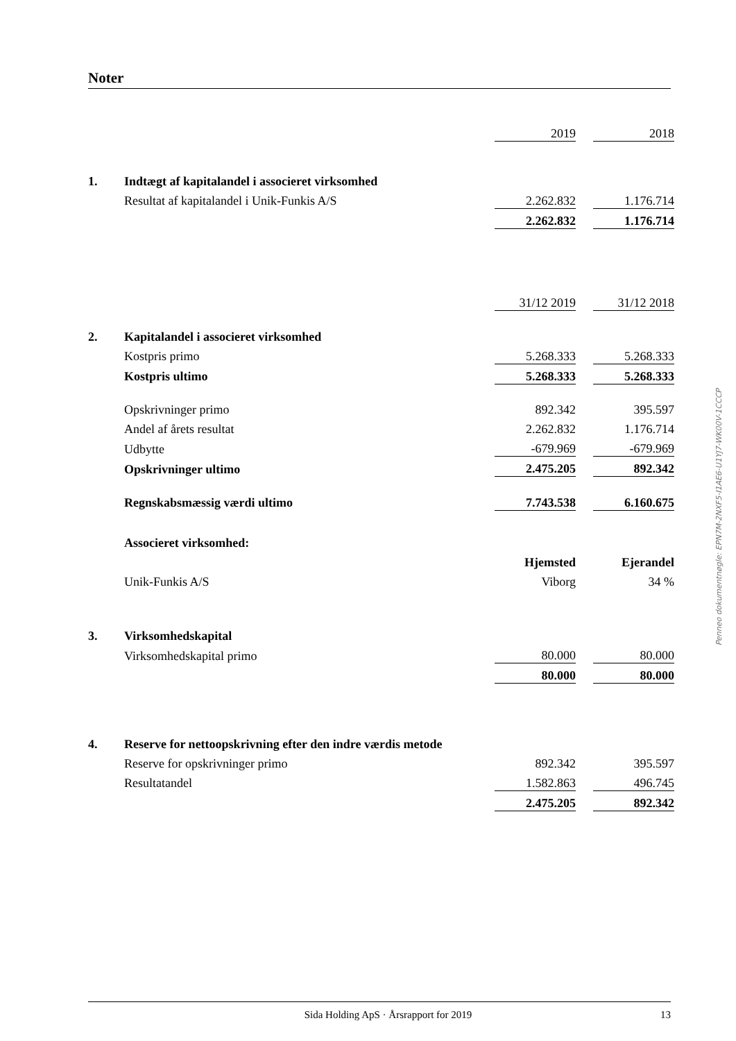Noter
| | | 2019 | | 2018 |
| 1. | Indtægt af kapitalandel i associeret virksomhed | | | |
| | Resultat af kapitalandel i Unik-Funkis A/S | 2.262.832 | | 1.176.714 |
| | | 2.262.832 | | 1.176.714 |
| | | 31/12 2019 | | 31/12 2018 |
| 2. | Kapitalandel i associeret virksomhed | | | |
| | Kostpris primo | 5.268.333 | | 5.268.333 |
| | Kostpris ultimo | 5.268.333 | | 5.268.333 |
| | Opskrivninger primo | 892.342 | | 395.597 |
| | Andel af årets resultat | 2.262.832 | | 1.176.714 |
| | Udbytte | -679.969 | | -679.969 |
| | Opskrivninger ultimo | 2.475.205 | | 892.342 |
| | Regnskabsmæssig værdi ultimo | 7.743.538 | | 6.160.675 |
| | Associeret virksomhed: | | | |
| | | Hjemsted | | Ejerandel |
| | Unik-Funkis A/S | Viborg | | 34 % |
| 3. | Virksomhedskapital | | | |
| | Virksomhedskapital primo | 80.000 | | 80.000 |
| | | 80.000 | | 80.000 |
| 4. | Reserve for nettoopskrivning efter den indre værdis metode | | | |
| | Reserve for opskrivninger primo | 892.342 | | 395.597 |
| | Resultatandel | 1.582.863 | | 496.745 |
| | | 2.475.205 | | 892.342 |
Penneo dokumentnøgle: EPN7M-2NXF5-I1AE6-U1YJ7-WK00V-1CCCP
Sida Holding ApS · Årsrapport for 2019 13